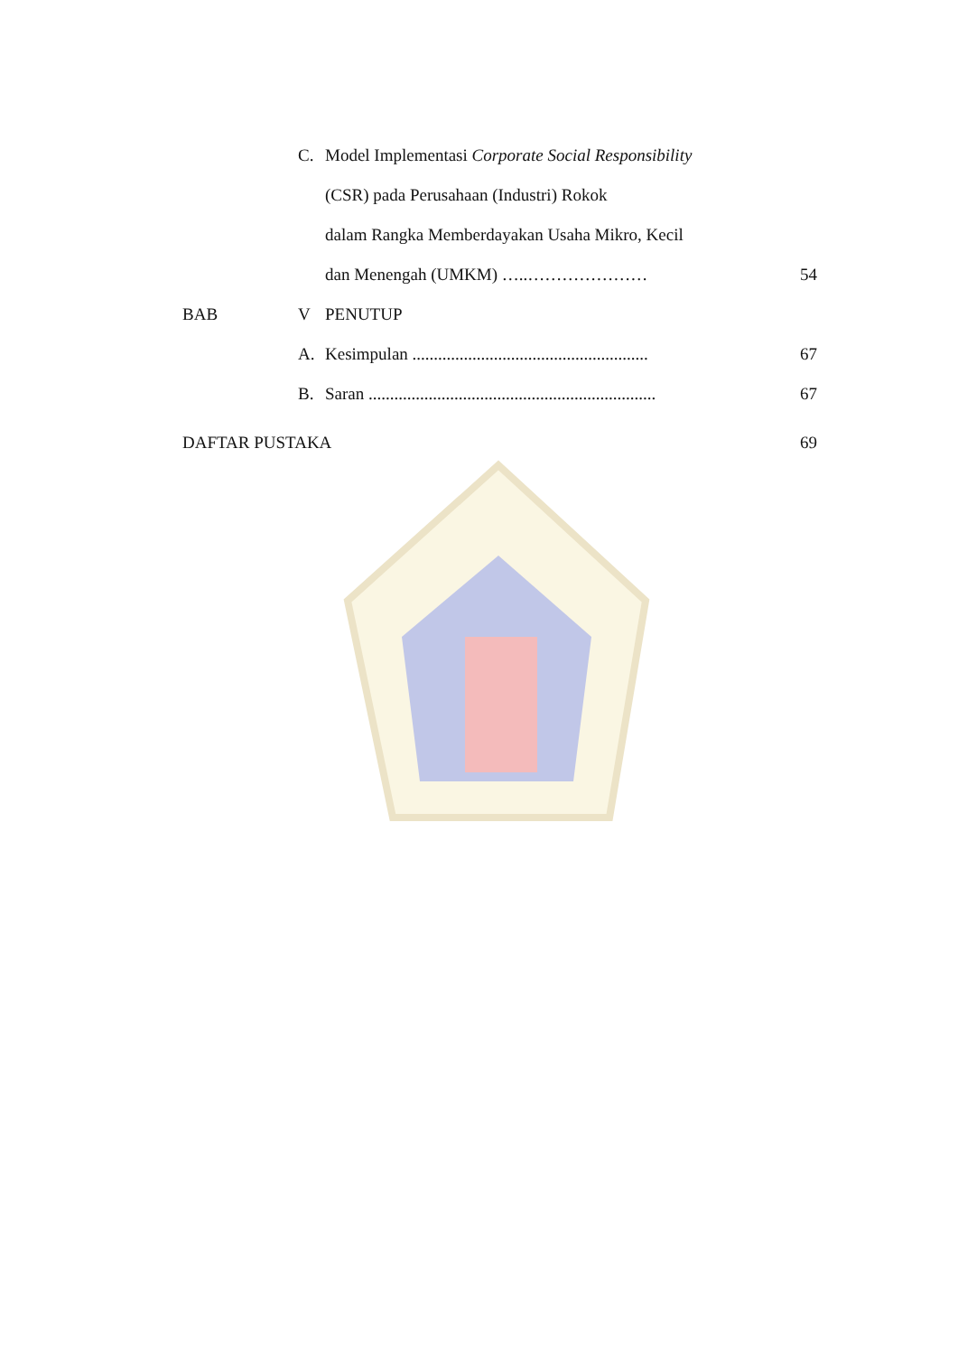C.
Model Implementasi Corporate Social Responsibility
(CSR) pada Perusahaan (Industri) Rokok
dalam Rangka Memberdayakan Usaha Mikro, Kecil
dan Menengah (UMKM) …..………………… 54
BAB V PENUTUP
A.
Kesimpulan .......................................................
67
B.
Saran ...................................................................
67
DAFTAR PUSTAKA 69